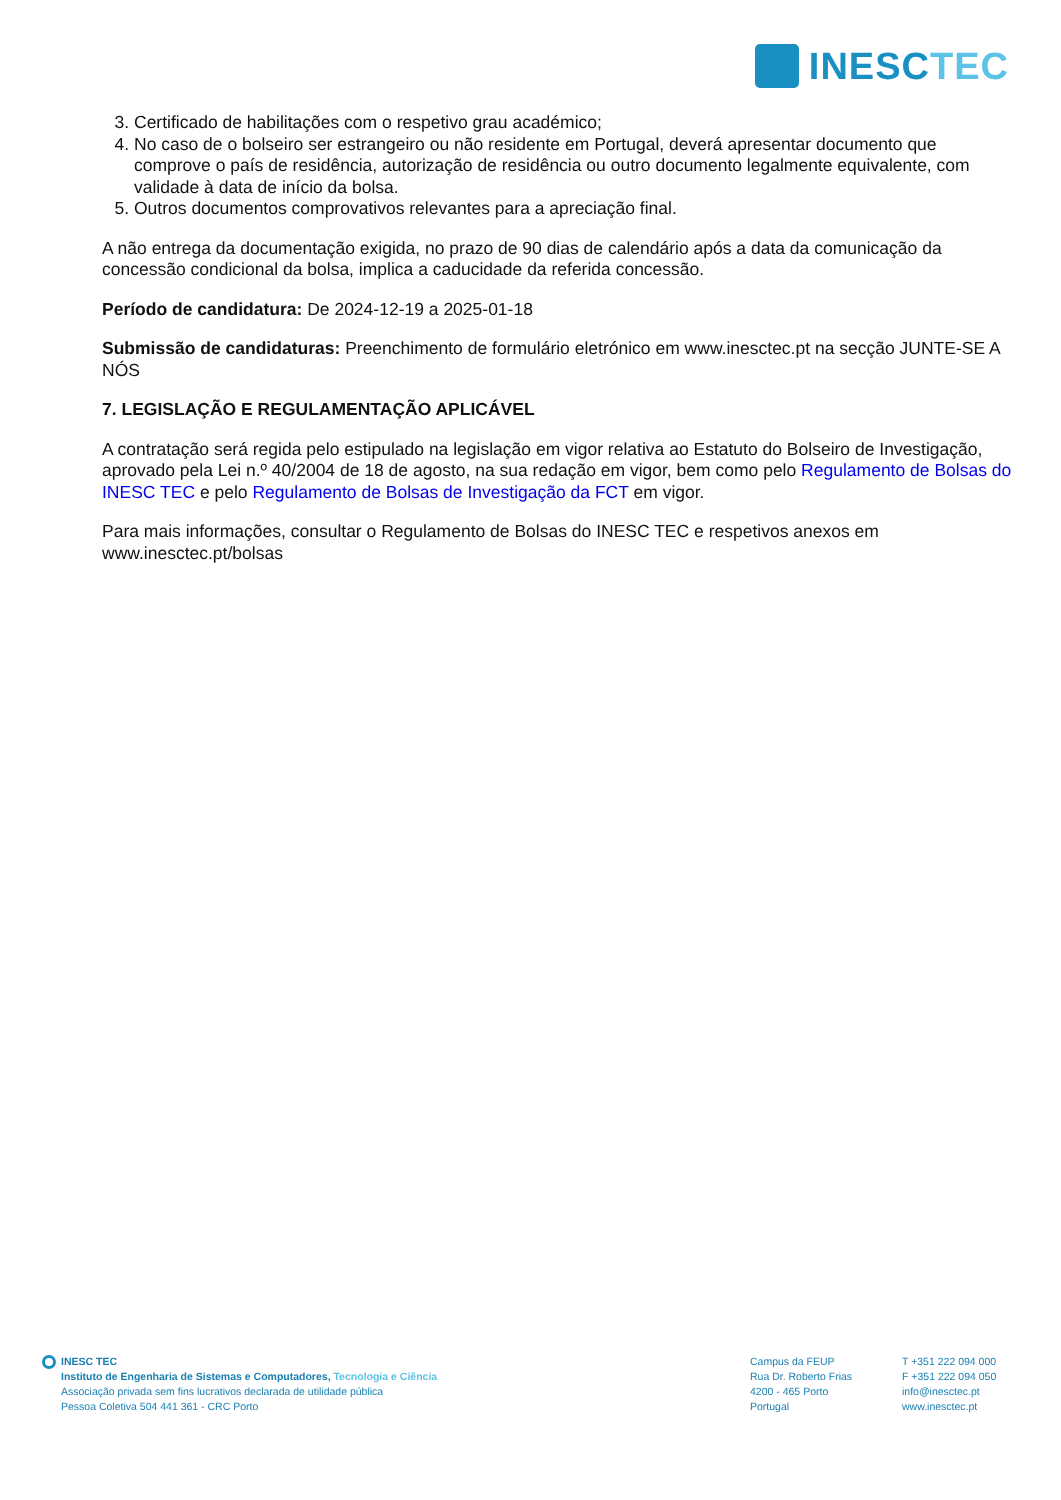INESCTEC
3. Certificado de habilitações com o respetivo grau académico;
4. No caso de o bolseiro ser estrangeiro ou não residente em Portugal, deverá apresentar documento que comprove o país de residência, autorização de residência ou outro documento legalmente equivalente, com validade à data de início da bolsa.
5. Outros documentos comprovativos relevantes para a apreciação final.
A não entrega da documentação exigida, no prazo de 90 dias de calendário após a data da comunicação da concessão condicional da bolsa, implica a caducidade da referida concessão.
Período de candidatura: De 2024-12-19 a 2025-01-18
Submissão de candidaturas: Preenchimento de formulário eletrónico em www.inesctec.pt na secção JUNTE-SE A NÓS
7. LEGISLAÇÃO E REGULAMENTAÇÃO APLICÁVEL
A contratação será regida pelo estipulado na legislação em vigor relativa ao Estatuto do Bolseiro de Investigação, aprovado pela Lei n.º 40/2004 de 18 de agosto, na sua redação em vigor, bem como pelo Regulamento de Bolsas do INESC TEC e pelo Regulamento de Bolsas de Investigação da FCT em vigor.
Para mais informações, consultar o Regulamento de Bolsas do INESC TEC e respetivos anexos em www.inesctec.pt/bolsas
INESC TEC
Instituto de Engenharia de Sistemas e Computadores, Tecnologia e Ciência
Associação privada sem fins lucrativos declarada de utilidade pública
Pessoa Coletiva 504 441 361 - CRC Porto
Campus da FEUP
Rua Dr. Roberto Frias
4200 - 465 Porto
Portugal
T +351 222 094 000
F +351 222 094 050
info@inesctec.pt
www.inesctec.pt